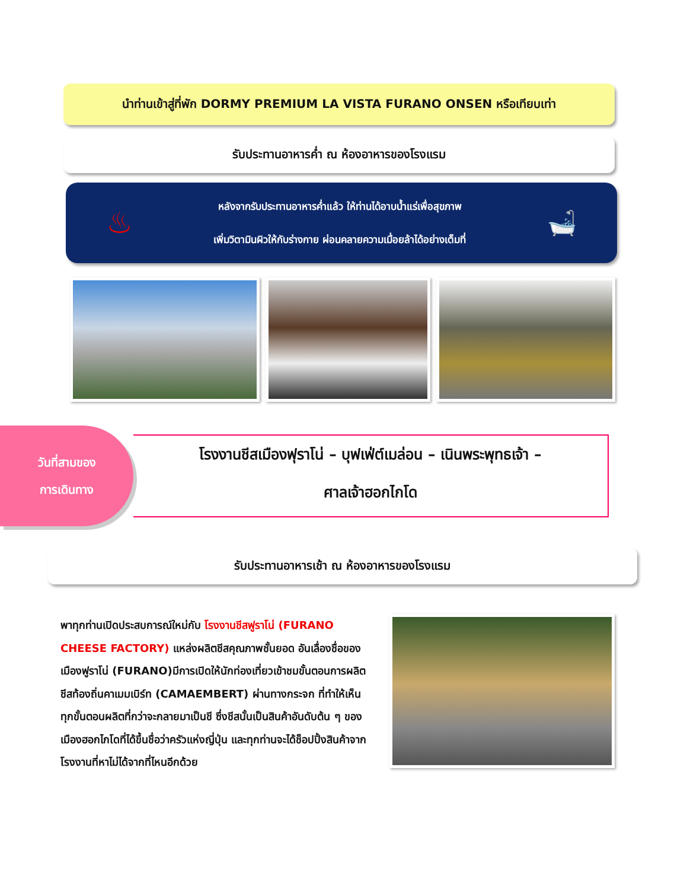นำท่านเข้าสู่ที่พัก DORMY PREMIUM LA VISTA FURANO ONSEN หรือเทียบเท่า
รับประทานอาหารค่ำ ณ ห้องอาหารของโรงแรม
♨
หลังจากรับประทานอาหารค่ำแล้ว ให้ท่านได้อาบน้ำแร่เพื่อสุขภาพ
เพิ่มวิตามินผิวให้กับร่างกาย ผ่อนคลายความเมื่อยล้าได้อย่างเต็มที่
🛁
วันที่สามของ
การเดินทาง
โรงงานชีสเมืองฟุราโน่ – บุฟเฟ่ต์เมล่อน – เนินพระพุทธเจ้า –
ศาลเจ้าฮอกไกโด
รับประทานอาหารเช้า ณ ห้องอาหารของโรงแรม
พาทุกท่านเปิดประสบการณ์ใหม่กับ โรงงานชีสฟูราโน่ (FURANO CHEESE FACTORY) แหล่งผลิตชีสคุณภาพชั้นยอด อันเลื่องชื่อของเมืองฟูราโน่ (FURANO)มีการเปิดให้นักท่องเที่ยวเข้าชมขั้นตอนการผลิตชีสท้องถิ่นคาเมมเบิร์ท (CAMAEMBERT) ผ่านทางกระจก ที่ทำให้เห็นทุกขั้นตอนผลิตที่กว่าจะกลายมาเป็นชี ซึ่งชีสนั้นเป็นสินค้าอันดับต้น ๆ ของเมืองฮอกไกโดที่ได้ขึ้นชื่อว่าครัวแห่งญี่ปุ่น และทุกท่านจะได้ช็อปปิ้งสินค้าจากโรงงานที่หาไม่ได้จากที่ไหนอีกด้วย